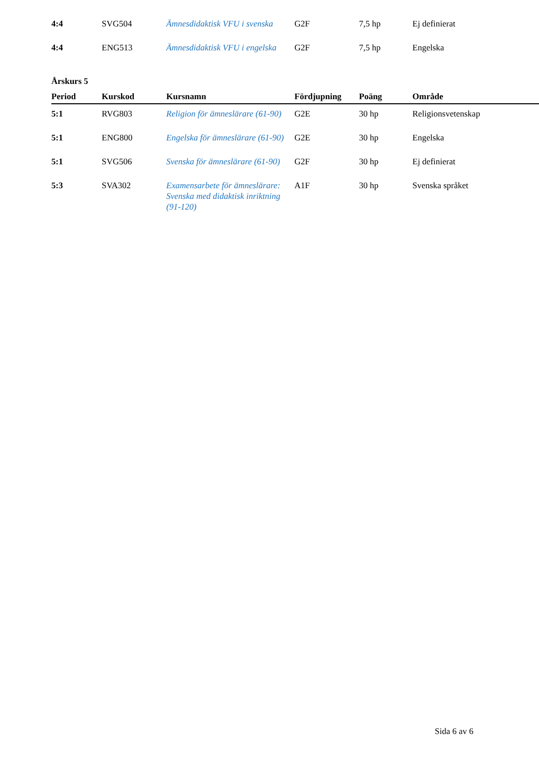| 4:4 | SVG504 | Ämnesdidaktisk VFU i svenska | G2F | 7,5 hp | Ej definierat |
| 4:4 | ENG513 | Ämnesdidaktisk VFU i engelska | G2F | 7,5 hp | Engelska |
Årskurs 5
| Period | Kurskod | Kursnamn | Fördjupning | Poäng | Område |
| --- | --- | --- | --- | --- | --- |
| 5:1 | RVG803 | Religion för ämneslärare (61-90) | G2E | 30 hp | Religionsvetenskap |
| 5:1 | ENG800 | Engelska för ämneslärare (61-90) | G2E | 30 hp | Engelska |
| 5:1 | SVG506 | Svenska för ämneslärare (61-90) | G2F | 30 hp | Ej definierat |
| 5:3 | SVA302 | Examensarbete för ämneslärare: Svenska med didaktisk inriktning (91-120) | A1F | 30 hp | Svenska språket |
Sida 6 av 6